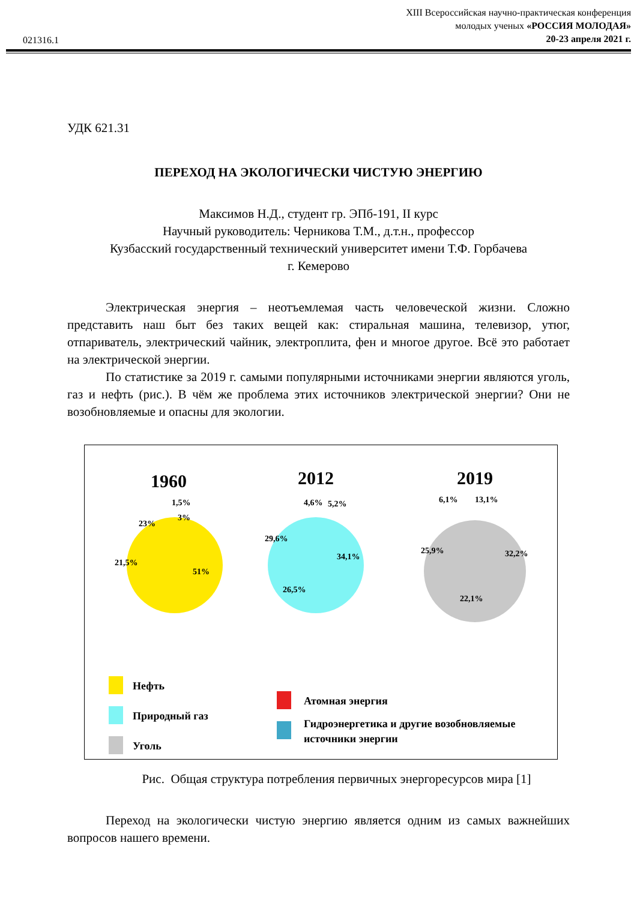021316.1
XIII Всероссийская научно-практическая конференция
молодых ученых «РОССИЯ МОЛОДАЯ»
20-23 апреля 2021 г.
УДК 621.31
ПЕРЕХОД НА ЭКОЛОГИЧЕСКИ ЧИСТУЮ ЭНЕРГИЮ
Максимов Н.Д., студент гр. ЭПб-191, II курс
Научный руководитель: Черникова Т.М., д.т.н., профессор
Кузбасский государственный технический университет имени Т.Ф. Горбачева
г. Кемерово
Электрическая энергия – неотъемлемая часть человеческой жизни. Сложно представить наш быт без таких вещей как: стиральная машина, телевизор, утюг, отпариватель, электрический чайник, электроплита, фен и многое другое. Всё это работает на электрической энергии.
По статистике за 2019 г. самыми популярными источниками энергии являются уголь, газ и нефть (рис.). В чём же проблема этих источников электрической энергии? Они не возобновляемые и опасны для экологии.
1960
2012
2019
51%
21,5%
23%
1,5%
3%
34,1%
26,5%
29,6%
4,6%
5,2%
32,2%
22,1%
25,9%
6,1%
13,1%
Нефть
Природный газ
Уголь
Атомная энергия
Гидроэнергетика и другие возобновляемые
источники энергии
Рис. Общая структура потребления первичных энергоресурсов мира [1]
Переход на экологически чистую энергию является одним из самых важнейших вопросов нашего времени.